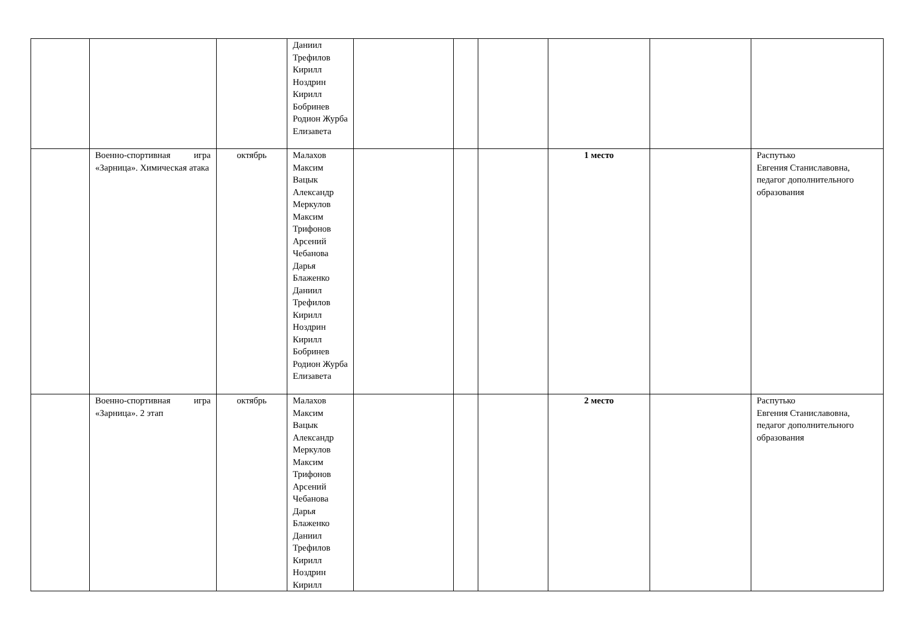| | | | Даниил Трефилов Кирилл Ноздрин Кирилл Бобринев Родион Журба Елизавета | | | | | | |
| | Военно-спортивная игра «Зарница». Химическая атака | октябрь | Малахов Максим Вацык Александр Меркулов Максим Трифонов Арсений Чебанова Дарья Блаженко Даниил Трефилов Кирилл Ноздрин Кирилл Бобринев Родион Журба Елизавета | | | | 1 место | | Распутько Евгения Станиславовна, педагог дополнительного образования |
| | Военно-спортивная игра «Зарница». 2 этап | октябрь | Малахов Максим Вацык Александр Меркулов Максим Трифонов Арсений Чебанова Дарья Блаженко Даниил Трефилов Кирилл Ноздрин Кирилл | | | | 2 место | | Распутько Евгения Станиславовна, педагог дополнительного образования |